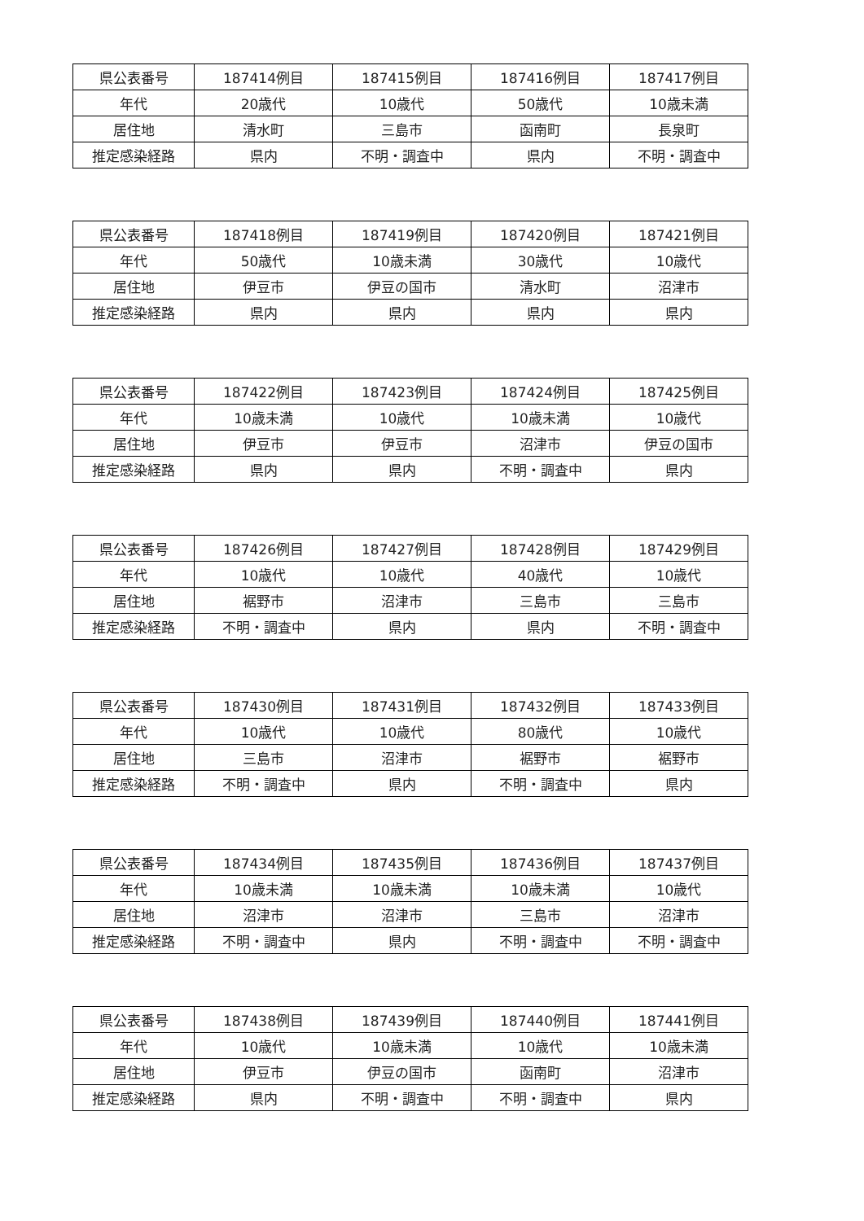| 県公表番号 | 187414例目 | 187415例目 | 187416例目 | 187417例目 |
| 年代 | 20歳代 | 10歳代 | 50歳代 | 10歳未満 |
| 居住地 | 清水町 | 三島市 | 函南町 | 長泉町 |
| 推定感染経路 | 県内 | 不明・調査中 | 県内 | 不明・調査中 |
| 県公表番号 | 187418例目 | 187419例目 | 187420例目 | 187421例目 |
| 年代 | 50歳代 | 10歳未満 | 30歳代 | 10歳代 |
| 居住地 | 伊豆市 | 伊豆の国市 | 清水町 | 沼津市 |
| 推定感染経路 | 県内 | 県内 | 県内 | 県内 |
| 県公表番号 | 187422例目 | 187423例目 | 187424例目 | 187425例目 |
| 年代 | 10歳未満 | 10歳代 | 10歳未満 | 10歳代 |
| 居住地 | 伊豆市 | 伊豆市 | 沼津市 | 伊豆の国市 |
| 推定感染経路 | 県内 | 県内 | 不明・調査中 | 県内 |
| 県公表番号 | 187426例目 | 187427例目 | 187428例目 | 187429例目 |
| 年代 | 10歳代 | 10歳代 | 40歳代 | 10歳代 |
| 居住地 | 裾野市 | 沼津市 | 三島市 | 三島市 |
| 推定感染経路 | 不明・調査中 | 県内 | 県内 | 不明・調査中 |
| 県公表番号 | 187430例目 | 187431例目 | 187432例目 | 187433例目 |
| 年代 | 10歳代 | 10歳代 | 80歳代 | 10歳代 |
| 居住地 | 三島市 | 沼津市 | 裾野市 | 裾野市 |
| 推定感染経路 | 不明・調査中 | 県内 | 不明・調査中 | 県内 |
| 県公表番号 | 187434例目 | 187435例目 | 187436例目 | 187437例目 |
| 年代 | 10歳未満 | 10歳未満 | 10歳未満 | 10歳代 |
| 居住地 | 沼津市 | 沼津市 | 三島市 | 沼津市 |
| 推定感染経路 | 不明・調査中 | 県内 | 不明・調査中 | 不明・調査中 |
| 県公表番号 | 187438例目 | 187439例目 | 187440例目 | 187441例目 |
| 年代 | 10歳代 | 10歳未満 | 10歳代 | 10歳未満 |
| 居住地 | 伊豆市 | 伊豆の国市 | 函南町 | 沼津市 |
| 推定感染経路 | 県内 | 不明・調査中 | 不明・調査中 | 県内 |